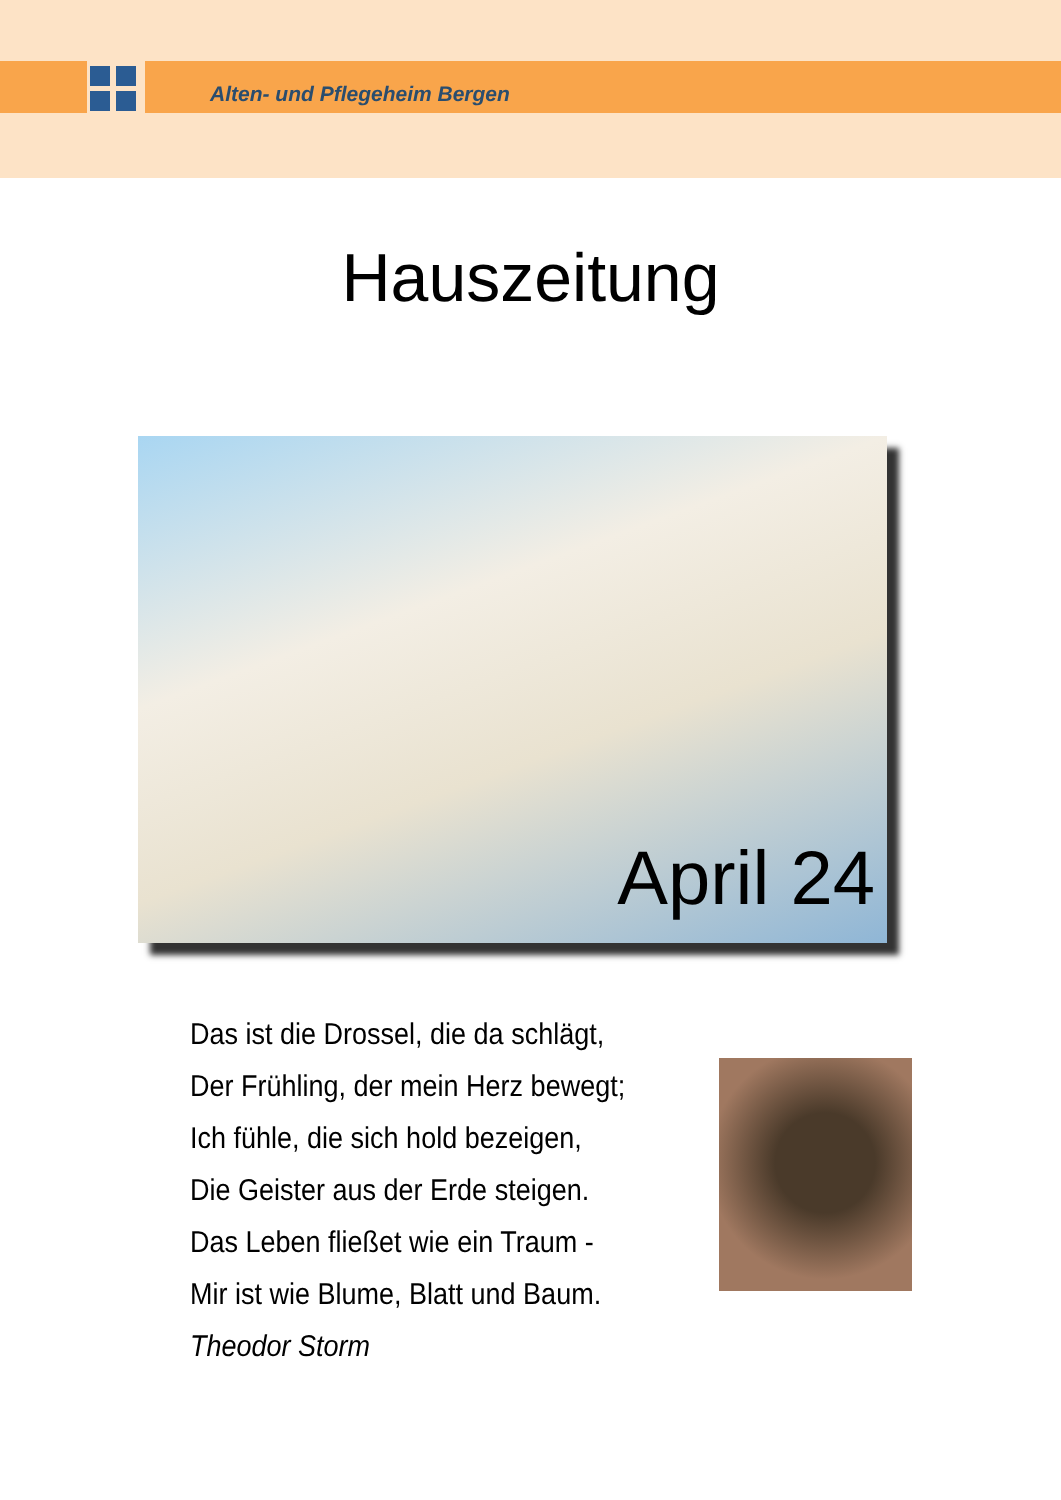Alten- und Pflegeheim Bergen
Hauszeitung
April 24
Das ist die Drossel, die da schlägt,
Der Frühling, der mein Herz bewegt;
Ich fühle, die sich hold bezeigen,
Die Geister aus der Erde steigen.
Das Leben fließet wie ein Traum -
Mir ist wie Blume, Blatt und Baum.
Theodor Storm